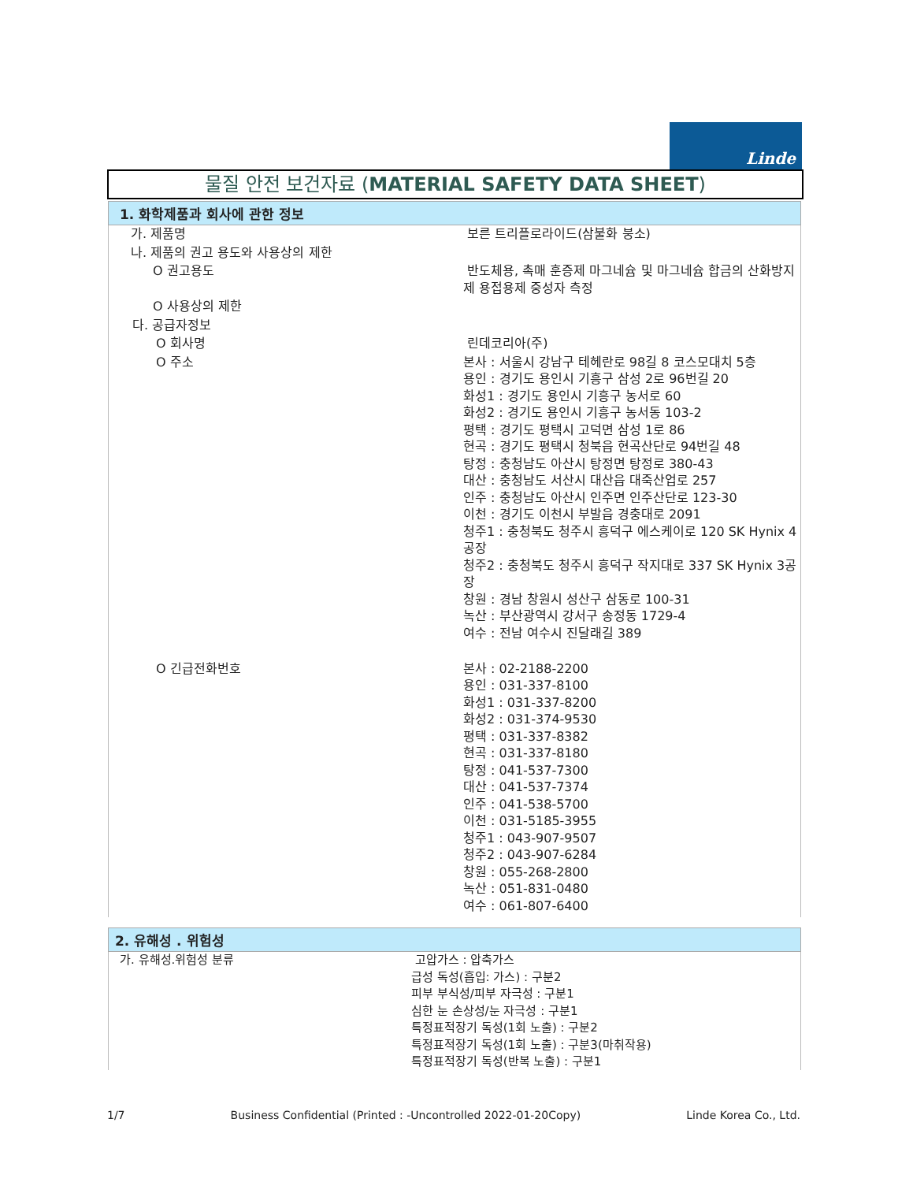Linde
물질 안전 보건자료 (MATERIAL SAFETY DATA SHEET)
1. 화학제품과 회사에 관한 정보
| 가. 제품명 | 보른 트리플로라이드(삼불화 붕소) |
| 나. 제품의 권고 용도와 사용상의 제한 | |
| O 권고용도 | 반도체용, 촉매 훈증제 마그네슘 및 마그네슘 합금의 산화방지제 용접용제 중성자 측정 |
| O 사용상의 제한 | |
| 다. 공급자정보 | |
| O 회사명 | 린데코리아(주) |
| O 주소 | 본사 : 서울시 강남구 테헤란로 98길 8 코스모대치 5층 용인 : 경기도 용인시 기흥구 삼성 2로 96번길 20 화성1 : 경기도 용인시 기흥구 농서로 60 화성2 : 경기도 용인시 기흥구 농서동 103-2 평택 : 경기도 평택시 고덕면 삼성 1로 86 현곡 : 경기도 평택시 청북읍 현곡산단로 94번길 48 탕정 : 충청남도 아산시 탕정면 탕정로 380-43 대산 : 충청남도 서산시 대산읍 대죽산업로 257 인주 : 충청남도 아산시 인주면 인주산단로 123-30 이천 : 경기도 이천시 부발읍 경충대로 2091 청주1 : 충청북도 청주시 흥덕구 에스케이로 120 SK Hynix 4공장 청주2 : 충청북도 청주시 흥덕구 작지대로 337 SK Hynix 3공장 창원 : 경남 창원시 성산구 삼동로 100-31 녹산 : 부산광역시 강서구 송정동 1729-4 여수 : 전남 여수시 진달래길 389 |
| O 긴급전화번호 | 본사 : 02-2188-2200 용인 : 031-337-8100 화성1 : 031-337-8200 화성2 : 031-374-9530 평택 : 031-337-8382 현곡 : 031-337-8180 탕정 : 041-537-7300 대산 : 041-537-7374 인주 : 041-538-5700 이천 : 031-5185-3955 청주1 : 043-907-9507 청주2 : 043-907-6284 창원 : 055-268-2800 녹산 : 051-831-0480 여수 : 061-807-6400 |
2. 유해성 . 위험성
| 가. 유해성.위험성 분류 | 고압가스 : 압축가스 급성 독성(흡입: 가스) : 구분2 피부 부식성/피부 자극성 : 구분1 심한 눈 손상성/눈 자극성 : 구분1 특정표적장기 독성(1회 노출) : 구분2 특정표적장기 독성(1회 노출) : 구분3(마취작용) 특정표적장기 독성(반복 노출) : 구분1 |
1/7 Business Confidential (Printed : -Uncontrolled 2022-01-20Copy) Linde Korea Co., Ltd.